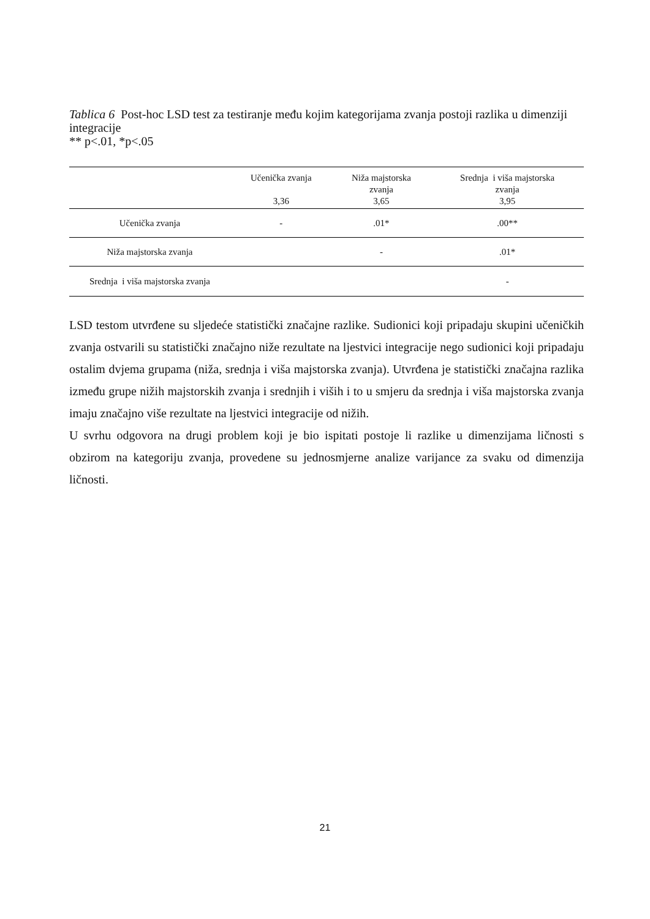Tablica 6 Post-hoc LSD test za testiranje među kojim kategorijama zvanja postoji razlika u dimenziji integracije
** p<.01, *p<.05
| | Učenička zvanja 3,36 | Niža majstorska zvanja 3,65 | Srednja i viša majstorska zvanja 3,95 |
| --- | --- | --- | --- |
| Učenička zvanja | - | .01* | .00** |
| Niža majstorska zvanja | | - | .01* |
| Srednja i viša majstorska zvanja | | | - |
LSD testom utvrđene su sljedeće statistički značajne razlike. Sudionici koji pripadaju skupini učeničkih zvanja ostvarili su statistički značajno niže rezultate na ljestvici integracije nego sudionici koji pripadaju ostalim dvjema grupama (niža, srednja i viša majstorska zvanja). Utvrđena je statistički značajna razlika između grupe nižih majstorskih zvanja i srednjih i viših i to u smjeru da srednja i viša majstorska zvanja imaju značajno više rezultate na ljestvici integracije od nižih.
U svrhu odgovora na drugi problem koji je bio ispitati postoje li razlike u dimenzijama ličnosti s obzirom na kategoriju zvanja, provedene su jednosmjerne analize varijance za svaku od dimenzija ličnosti.
21